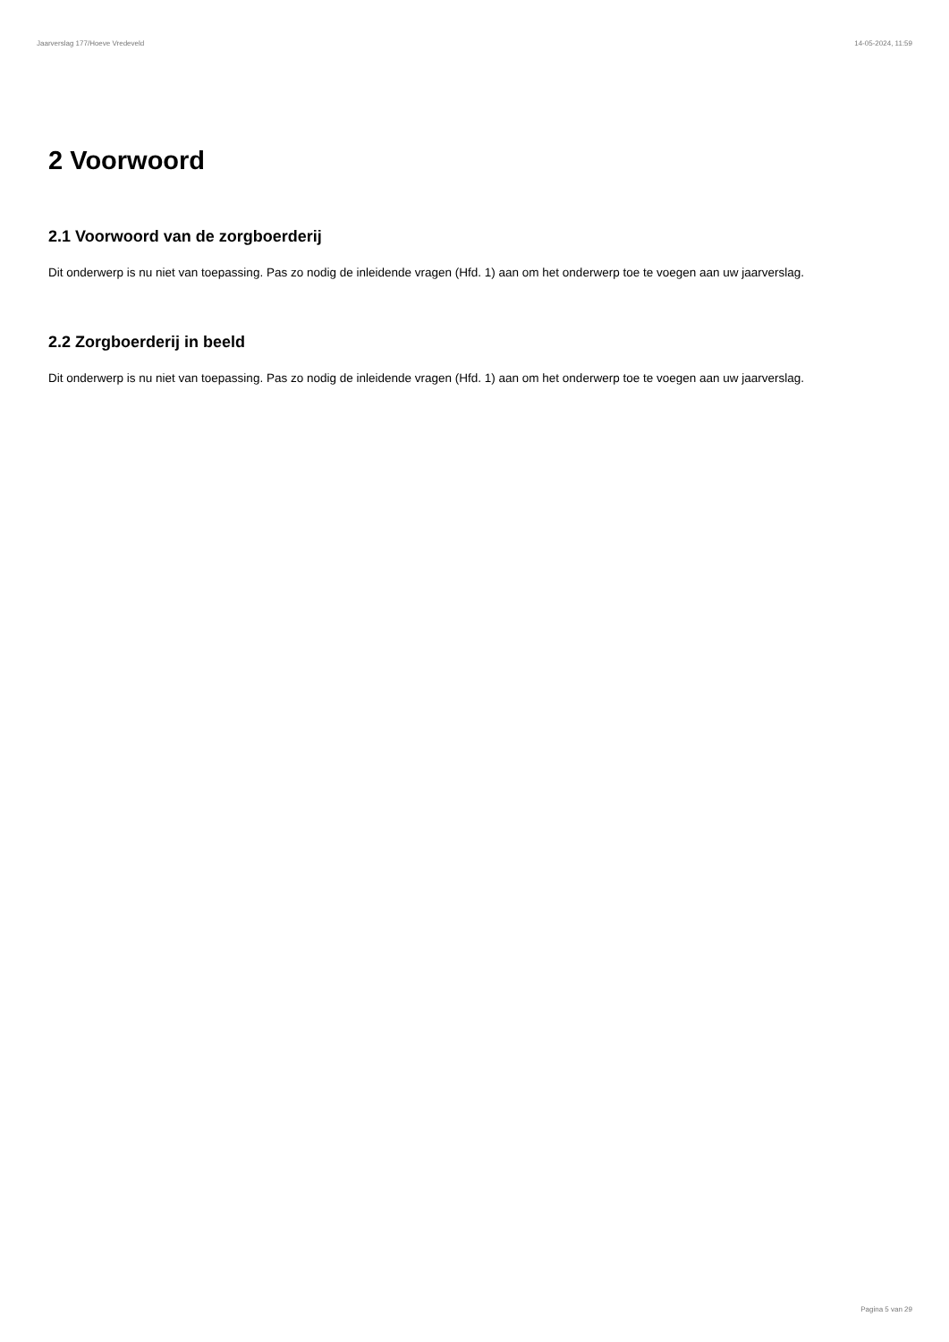Jaarverslag 177/Hoeve Vredeveld 14-05-2024, 11:59
2 Voorwoord
2.1 Voorwoord van de zorgboerderij
Dit onderwerp is nu niet van toepassing. Pas zo nodig de inleidende vragen (Hfd. 1) aan om het onderwerp toe te voegen aan uw jaarverslag.
2.2 Zorgboerderij in beeld
Dit onderwerp is nu niet van toepassing. Pas zo nodig de inleidende vragen (Hfd. 1) aan om het onderwerp toe te voegen aan uw jaarverslag.
Pagina 5 van 29